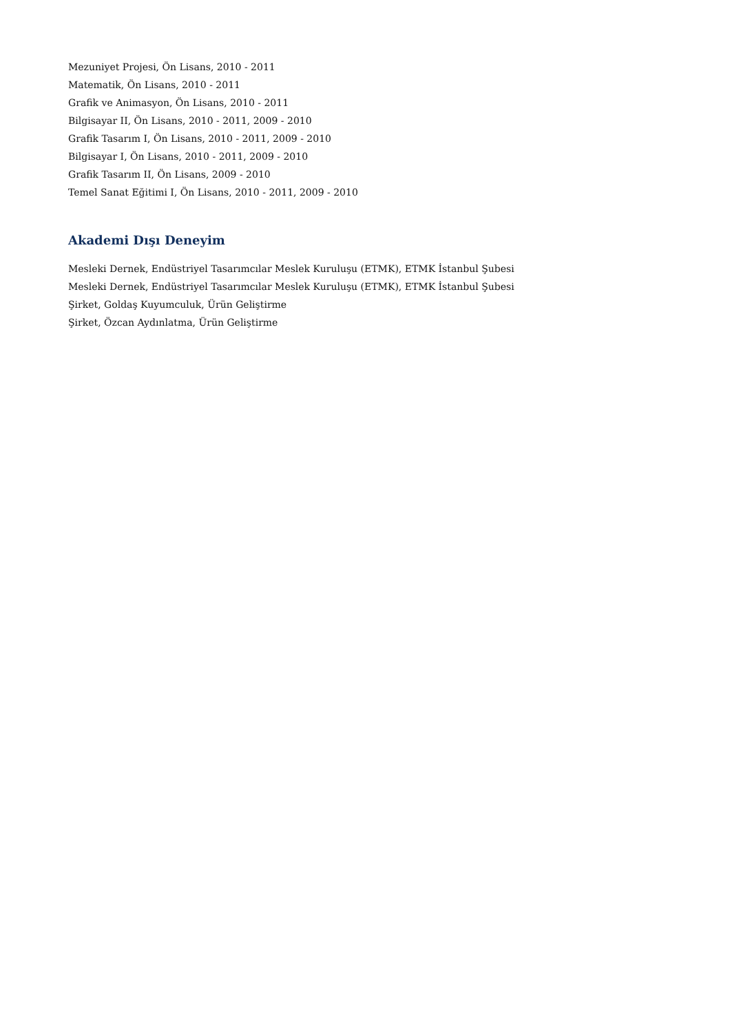Mezuniyet Projesi, Ön Lisans, 2010 - 2011
Matematik, Ön Lisans, 2010 - 2011
Grafik ve Animasyon, Ön Lisans, 2010 - 2011
Bilgisayar II, Ön Lisans, 2010 - 2011, 2009 - 2010
Grafik Tasarım I, Ön Lisans, 2010 - 2011, 2009 - 2010
Bilgisayar I, Ön Lisans, 2010 - 2011, 2009 - 2010
Grafik Tasarım II, Ön Lisans, 2009 - 2010
Temel Sanat Eğitimi I, Ön Lisans, 2010 - 2011, 2009 - 2010
Akademi Dışı Deneyim
Mesleki Dernek, Endüstriyel Tasarımcılar Meslek Kuruluşu (ETMK), ETMK İstanbul Şubesi
Mesleki Dernek, Endüstriyel Tasarımcılar Meslek Kuruluşu (ETMK), ETMK İstanbul Şubesi
Şirket, Goldaş Kuyumculuk, Ürün Geliştirme
Şirket, Özcan Aydınlatma, Ürün Geliştirme